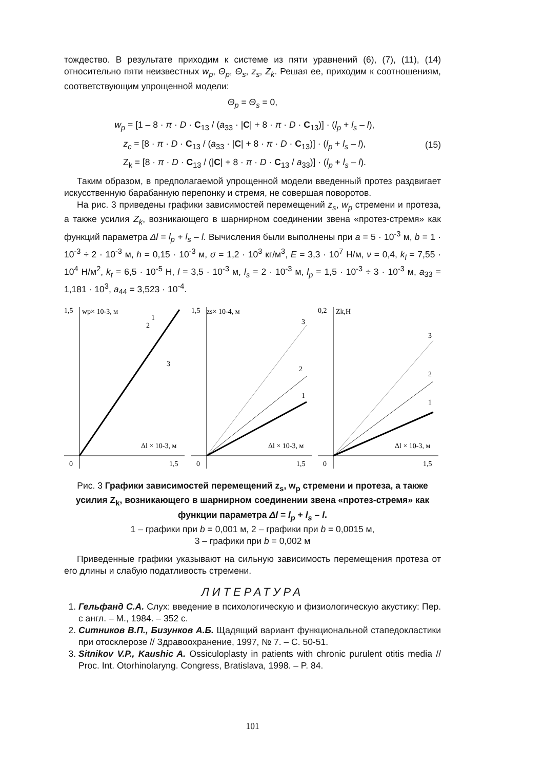тождество. В результате приходим к системе из пяти уравнений (6), (7), (11), (14) относительно пяти неизвестных w<sub>p</sub>, Θ<sub>p</sub>, Θ<sub>s</sub>, z<sub>s</sub>, Z<sub>k</sub>. Решая ее, приходим к соотношениям, соответствующим упрощенной модели:
Θ<sub>p</sub> = Θ<sub>s</sub> = 0,
w<sub>p</sub> = [1 – 8 · π · D · C<sub>13</sub> / (a<sub>33</sub> · |C| + 8 · π · D · C<sub>13</sub>)] · (l<sub>p</sub> + l<sub>s</sub> – l),
z<sub>c</sub> = [8 · π · D · C<sub>13</sub> / (a<sub>33</sub> · |C| + 8 · π · D · C<sub>13</sub>)] · (l<sub>p</sub> + l<sub>s</sub> – l),
Z<sub>k</sub> = [8 · π · D · C<sub>13</sub> / (|C| + 8 · π · D · C<sub>13</sub> / a<sub>33</sub>)] · (l<sub>p</sub> + l<sub>s</sub> – l).
(15)
Таким образом, в предполагаемой упрощенной модели введенный протез раздвигает искусственную барабанную перепонку и стремя, не совершая поворотов.
На рис. 3 приведены графики зависимостей перемещений z<sub>s</sub>, w<sub>p</sub> стремени и протеза, а также усилия Z<sub>k</sub>, возникающего в шарнирном соединении звена «протез-стремя» как функций параметра Δl = l<sub>p</sub> + l<sub>s</sub> – l. Вычисления были выполнены при a = 5 · 10<sup>-3</sup> м, b = 1 · 10<sup>-3</sup> ÷ 2 · 10<sup>-3</sup> м, h = 0,15 · 10<sup>-3</sup> м, σ = 1,2 · 10<sup>3</sup> кг/м<sup>3</sup>, E = 3,3 · 10<sup>7</sup> Н/м, ν = 0,4, k<sub>l</sub> = 7,55 · 10<sup>4</sup> Н/м<sup>2</sup>, k<sub>t</sub> = 6,5 · 10<sup>-5</sup> Н, l = 3,5 · 10<sup>-3</sup> м, l<sub>s</sub> = 2 · 10<sup>-3</sup> м, l<sub>p</sub> = 1,5 · 10<sup>-3</sup> ÷ 3 · 10<sup>-3</sup> м, a<sub>33</sub> = 1,181 · 10<sup>3</sup>, a<sub>44</sub> = 3,523 · 10<sup>-4</sup>.
1,5
wp× 10-3, м
1
2
3
Δl × 10-3, м
0
1,5
1,5
zs× 10-4, м
3
2
1
Δl × 10-3, м
0
1,5
0,2
Zk,Н
3
2
1
Δl × 10-3, м
0
1,5
Рис. 3 Графики зависимостей перемещений z<sub>s</sub>, w<sub>p</sub> стремени и протеза, а также усилия Z<sub>k</sub>, возникающего в шарнирном соединении звена «протез-стремя» как функции параметра Δl = l<sub>p</sub> + l<sub>s</sub> – l.
1 – графики при b = 0,001 м, 2 – графики при b = 0,0015 м,
3 – графики при b = 0,002 м
Приведенные графики указывают на сильную зависимость перемещения протеза от его длины и слабую податливость стремени.
ЛИТЕРАТУРА
1. Гельфанд С.А. Слух: введение в психологическую и физиологическую акустику: Пер. с англ. – М., 1984. – 352 с.
2. Ситников В.П., Бизунков А.Б. Щадящий вариант функциональной стапедокластики при отосклерозе // Здравоохранение, 1997, № 7. – С. 50-51.
3. Sitnikov V.P., Kaushic A. Ossiculoplasty in patients with chronic purulent otitis media // Proc. Int. Otorhinolaryng. Congress, Bratislava, 1998. – P. 84.
101